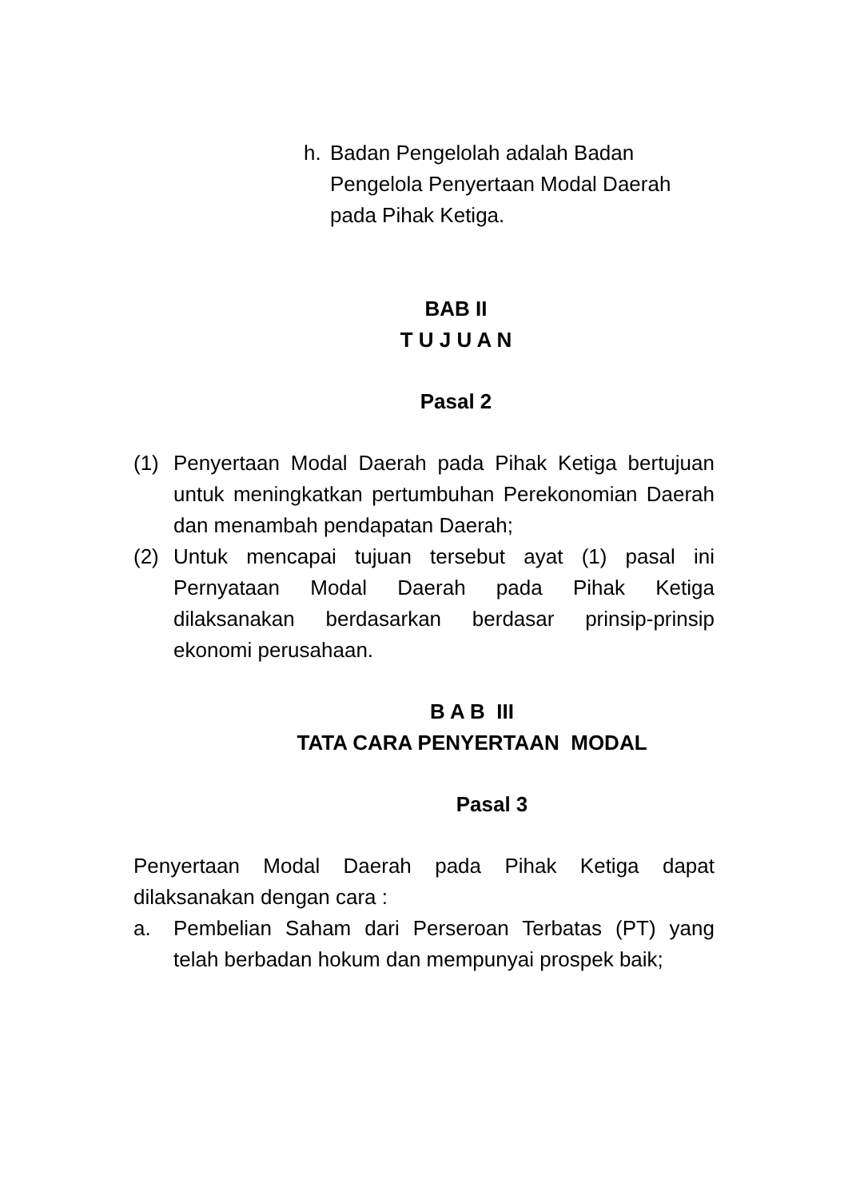h. Badan Pengelolah adalah Badan Pengelola Penyertaan Modal Daerah pada Pihak Ketiga.
BAB II
T U J U A N
Pasal 2
(1) Penyertaan Modal Daerah pada Pihak Ketiga bertujuan untuk meningkatkan pertumbuhan Perekonomian Daerah dan menambah pendapatan Daerah;
(2) Untuk mencapai tujuan tersebut ayat (1) pasal ini Pernyataan Modal Daerah pada Pihak Ketiga dilaksanakan berdasarkan berdasar prinsip-prinsip ekonomi perusahaan.
B A B III
TATA CARA PENYERTAAN MODAL
Pasal 3
Penyertaan Modal Daerah pada Pihak Ketiga dapat dilaksanakan dengan cara :
a. Pembelian Saham dari Perseroan Terbatas (PT) yang telah berbadan hokum dan mempunyai prospek baik;